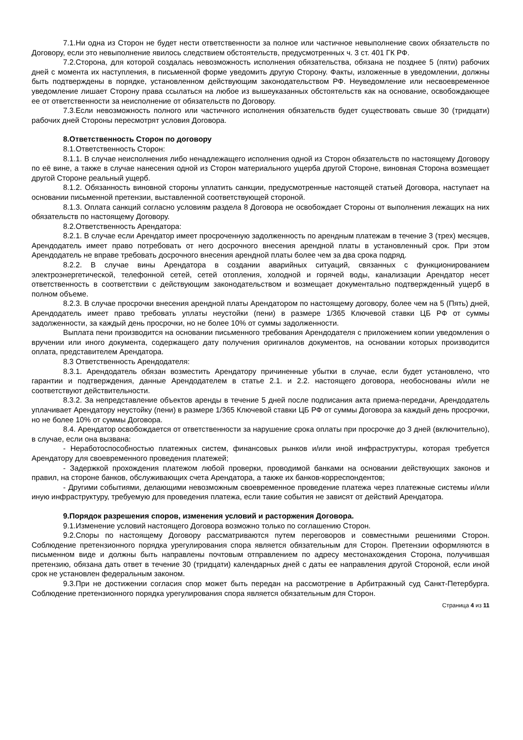7.1.Ни одна из Сторон не будет нести ответственности за полное или частичное невыполнение своих обязательств по Договору, если это невыполнение явилось следствием обстоятельств, предусмотренных ч. 3 ст. 401 ГК РФ.
7.2.Сторона, для которой создалась невозможность исполнения обязательства, обязана не позднее 5 (пяти) рабочих дней с момента их наступления, в письменной форме уведомить другую Сторону. Факты, изложенные в уведомлении, должны быть подтверждены в порядке, установленном действующим законодательством РФ. Неуведомление или несвоевременное уведомление лишает Сторону права ссылаться на любое из вышеуказанных обстоятельств как на основание, освобождающее ее от ответственности за неисполнение от обязательств по Договору.
7.3.Если невозможность полного или частичного исполнения обязательств будет существовать свыше 30 (тридцати) рабочих дней Стороны пересмотрят условия Договора.
8.Ответственность Сторон по договору
8.1.Ответственность Сторон:
8.1.1. В случае неисполнения либо ненадлежащего исполнения одной из Сторон обязательств по настоящему Договору по её вине, а также в случае нанесения одной из Сторон материального ущерба другой Стороне, виновная Сторона возмещает другой Стороне реальный ущерб.
8.1.2. Обязанность виновной стороны уплатить санкции, предусмотренные настоящей статьей Договора, наступает на основании письменной претензии, выставленной соответствующей стороной.
8.1.3. Оплата санкций согласно условиям раздела 8 Договора не освобождает Стороны от выполнения лежащих на них обязательств по настоящему Договору.
8.2.Ответственность Арендатора:
8.2.1. В случае если Арендатор имеет просроченную задолженность по арендным платежам в течение 3 (трех) месяцев, Арендодатель имеет право потребовать от него досрочного внесения арендной платы в установленный срок. При этом Арендодатель не вправе требовать досрочного внесения арендной платы более чем за два срока подряд.
8.2.2. В случае вины Арендатора в создании аварийных ситуаций, связанных с функционированием электроэнергетической, телефонной сетей, сетей отопления, холодной и горячей воды, канализации Арендатор несет ответственность в соответствии с действующим законодательством и возмещает документально подтвержденный ущерб в полном объеме.
8.2.3. В случае просрочки внесения арендной платы Арендатором по настоящему договору, более чем на 5 (Пять) дней, Арендодатель имеет право требовать уплаты неустойки (пени) в размере 1/365 Ключевой ставки ЦБ РФ от суммы задолженности, за каждый день просрочки, но не более 10% от суммы задолженности.
Выплата пени производится на основании письменного требования Арендодателя с приложением копии уведомления о вручении или иного документа, содержащего дату получения оригиналов документов, на основании которых производится оплата, представителем Арендатора.
8.3 Ответственность Арендодателя:
8.3.1. Арендодатель обязан возместить Арендатору причиненные убытки в случае, если будет установлено, что гарантии и подтверждения, данные Арендодателем в статье 2.1. и 2.2. настоящего договора, необоснованы и/или не соответствуют действительности.
8.3.2. За непредставление объектов аренды в течение 5 дней после подписания акта приема-передачи, Арендодатель уплачивает Арендатору неустойку (пени) в размере 1/365 Ключевой ставки ЦБ РФ от суммы Договора за каждый день просрочки, но не более 10% от суммы Договора.
8.4. Арендатор освобождается от ответственности за нарушение срока оплаты при просрочке до 3 дней (включительно), в случае, если она вызвана:
- Неработоспособностью платежных систем, финансовых рынков и/или иной инфраструктуры, которая требуется Арендатору для своевременного проведения платежей;
- Задержкой прохождения платежом любой проверки, проводимой банками на основании действующих законов и правил, на стороне банков, обслуживающих счета Арендатора, а также их банков-корреспондентов;
- Другими событиями, делающими невозможным своевременное проведение платежа через платежные системы и/или иную инфраструктуру, требуемую для проведения платежа, если такие события не зависят от действий Арендатора.
9.Порядок разрешения споров, изменения условий и расторжения Договора.
9.1.Изменение условий настоящего Договора возможно только по соглашению Сторон.
9.2.Споры по настоящему Договору рассматриваются путем переговоров и совместными решениями Сторон. Соблюдение претензионного порядка урегулирования спора является обязательным для Сторон. Претензии оформляются в письменном виде и должны быть направлены почтовым отправлением по адресу местонахождения Сторона, получившая претензию, обязана дать ответ в течение 30 (тридцати) календарных дней с даты ее направления другой Стороной, если иной срок не установлен федеральным законом.
9.3.При не достижении согласия спор может быть передан на рассмотрение в Арбитражный суд Санкт-Петербурга. Соблюдение претензионного порядка урегулирования спора является обязательным для Сторон.
Страница 4 из 11